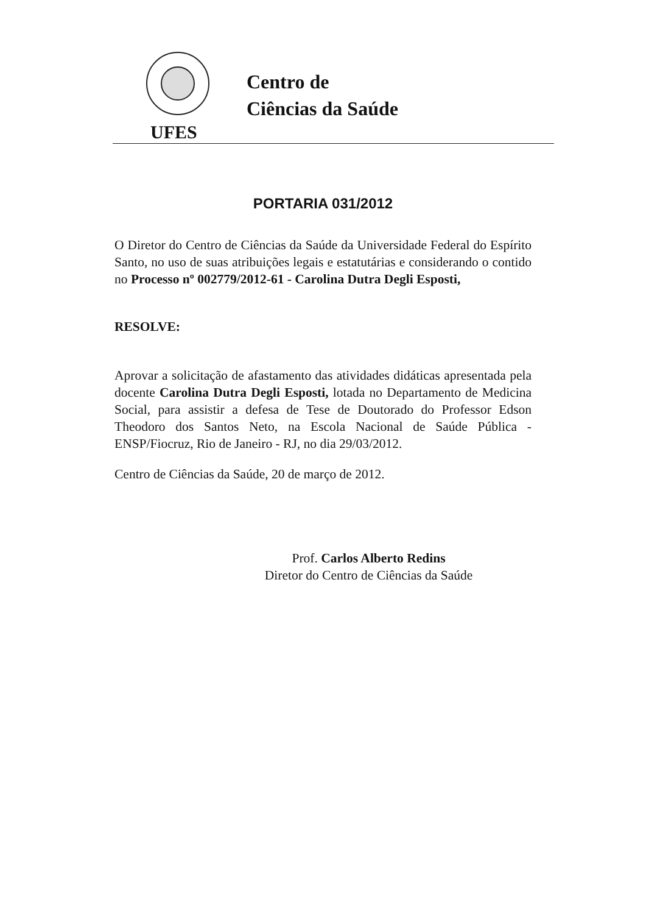UFES
Centro de
Ciências da Saúde
PORTARIA 031/2012
O Diretor do Centro de Ciências da Saúde da Universidade Federal do Espírito Santo, no uso de suas atribuições legais e estatutárias e considerando o contido no Processo nº 002779/2012-61 - Carolina Dutra Degli Esposti,
RESOLVE:
Aprovar a solicitação de afastamento das atividades didáticas apresentada pela docente Carolina Dutra Degli Esposti, lotada no Departamento de Medicina Social, para assistir a defesa de Tese de Doutorado do Professor Edson Theodoro dos Santos Neto, na Escola Nacional de Saúde Pública - ENSP/Fiocruz, Rio de Janeiro - RJ, no dia 29/03/2012.
Centro de Ciências da Saúde, 20 de março de 2012.
Prof. Carlos Alberto Redins
Diretor do Centro de Ciências da Saúde